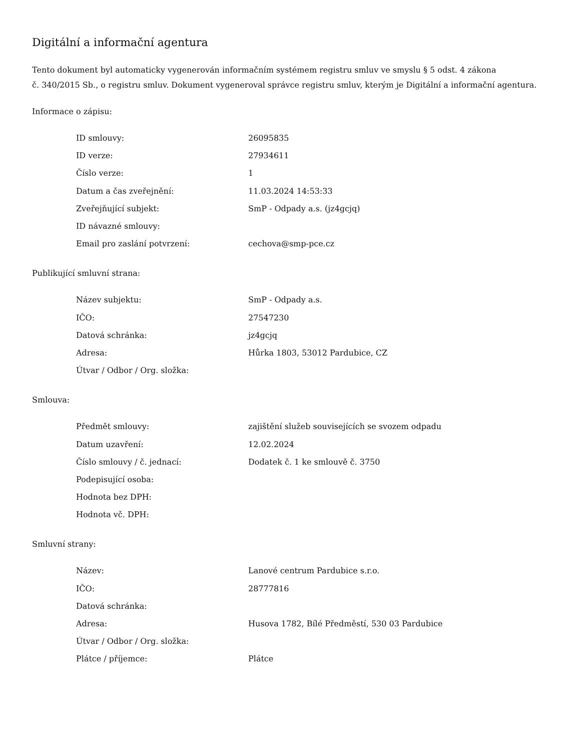Digitální a informační agentura
Tento dokument byl automaticky vygenerován informačním systémem registru smluv ve smyslu § 5 odst. 4 zákona
č. 340/2015 Sb., o registru smluv. Dokument vygeneroval správce registru smluv, kterým je Digitální a informační agentura.
Informace o zápisu:
| ID smlouvy: | 26095835 |
| ID verze: | 27934611 |
| Číslo verze: | 1 |
| Datum a čas zveřejnění: | 11.03.2024 14:53:33 |
| Zveřejňující subjekt: | SmP - Odpady a.s. (jz4gcjq) |
| ID návazné smlouvy: | |
| Email pro zaslání potvrzení: | cechova@smp-pce.cz |
Publikující smluvní strana:
| Název subjektu: | SmP - Odpady a.s. |
| IČO: | 27547230 |
| Datová schránka: | jz4gcjq |
| Adresa: | Hůrka 1803, 53012 Pardubice, CZ |
| Útvar / Odbor / Org. složka: | |
Smlouva:
| Předmět smlouvy: | zajištění služeb souvisejících se svozem odpadu |
| Datum uzavření: | 12.02.2024 |
| Číslo smlouvy / č. jednací: | Dodatek č. 1 ke smlouvě č. 3750 |
| Podepisující osoba: | |
| Hodnota bez DPH: | |
| Hodnota vč. DPH: | |
Smluvní strany:
| Název: | Lanové centrum Pardubice s.r.o. |
| IČO: | 28777816 |
| Datová schránka: | |
| Adresa: | Husova 1782, Bílé Předměstí, 530 03 Pardubice |
| Útvar / Odbor / Org. složka: | |
| Plátce / příjemce: | Plátce |